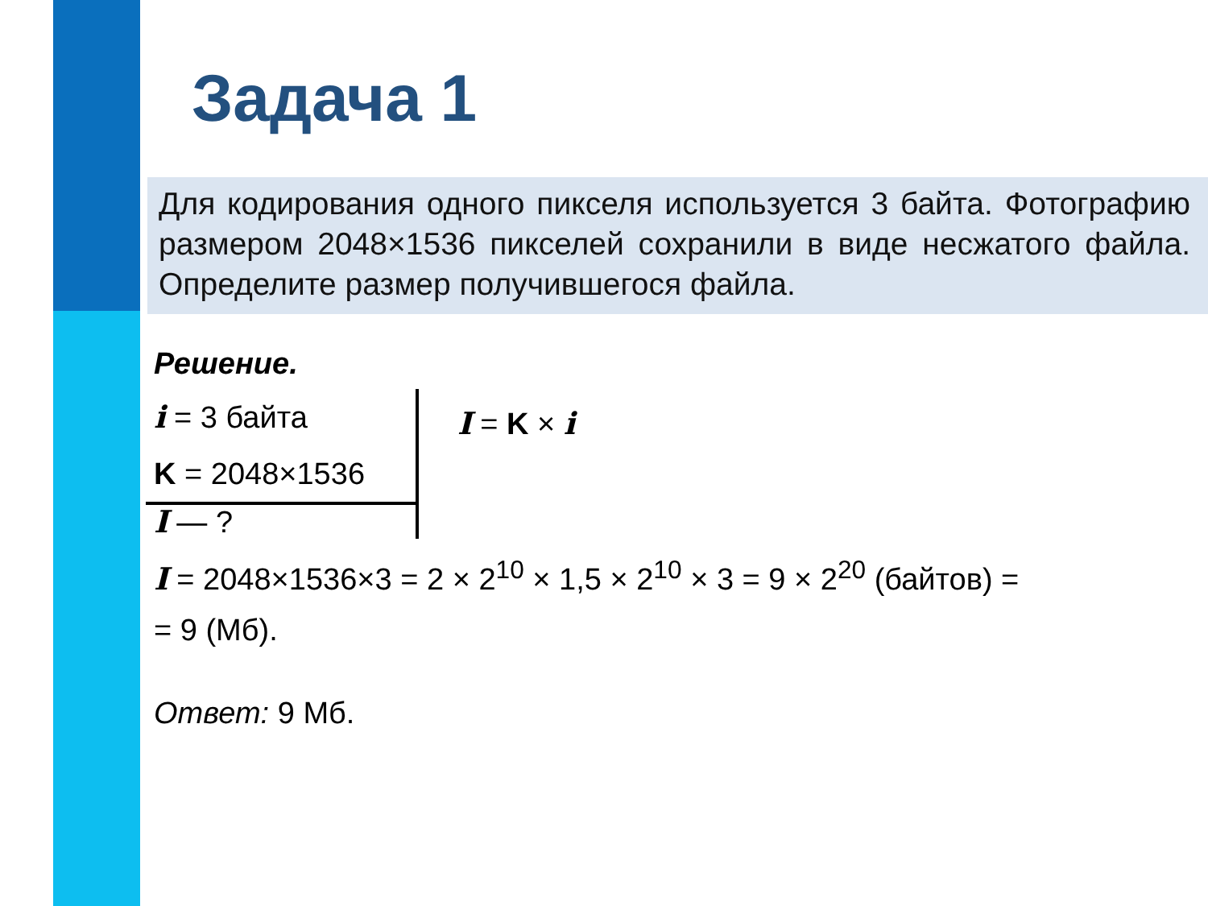Задача 1
Для кодирования одного пикселя используется 3 байта. Фотографию размером 2048×1536 пикселей сохранили в виде несжатого файла. Определите размер получившегося файла.
Решение.
i = 3 байта
K = 2048×1536
I — ?
I = K × i
I = 2048×1536×3 = 2 × 2<sup>10</sup> × 1,5 × 2<sup>10</sup> × 3 = 9 × 2<sup>20</sup> (байтов) =
= 9 (Мб).
Ответ: 9 Мб.